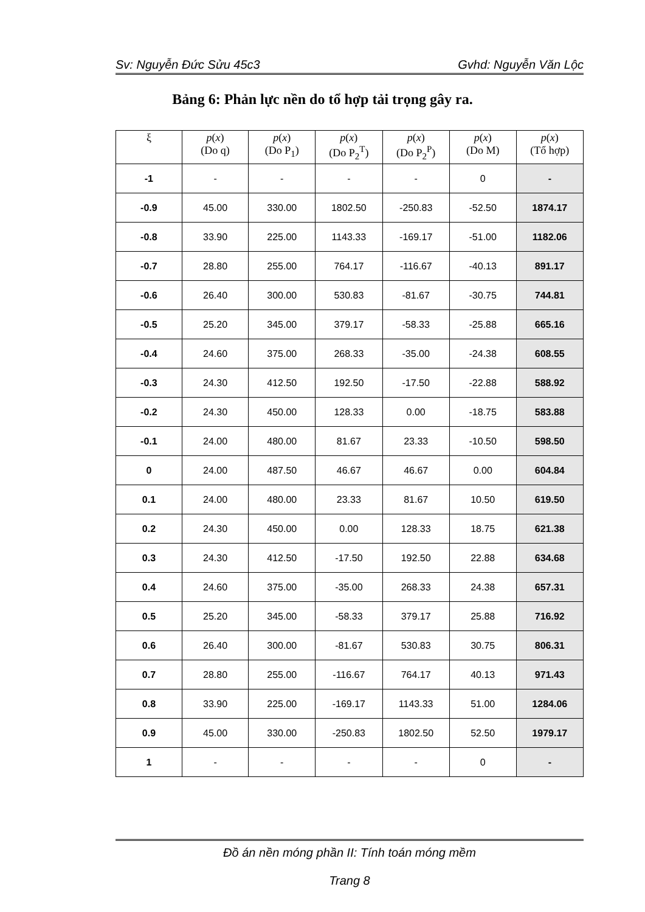Sv: Nguyễn Đức Sửu 45c3 Gvhd: Nguyễn Văn Lộc
Bảng 6: Phản lực nền do tổ hợp tải trọng gây ra.
| ξ | p ( x ) (Do q) | p ( x ) (Do P<sub>1</sub>) | p ( x ) (Do P<sub>2</sub><sup>T</sup>) | p ( x ) (Do P<sub>2</sub><sup>P</sup>) | p ( x ) (Do M) | p ( x ) (Tổ hợp) |
| --- | --- | --- | --- | --- | --- | --- |
| -1 | - | - | - | - | 0 | - |
| -0.9 | 45.00 | 330.00 | 1802.50 | -250.83 | -52.50 | 1874.17 |
| -0.8 | 33.90 | 225.00 | 1143.33 | -169.17 | -51.00 | 1182.06 |
| -0.7 | 28.80 | 255.00 | 764.17 | -116.67 | -40.13 | 891.17 |
| -0.6 | 26.40 | 300.00 | 530.83 | -81.67 | -30.75 | 744.81 |
| -0.5 | 25.20 | 345.00 | 379.17 | -58.33 | -25.88 | 665.16 |
| -0.4 | 24.60 | 375.00 | 268.33 | -35.00 | -24.38 | 608.55 |
| -0.3 | 24.30 | 412.50 | 192.50 | -17.50 | -22.88 | 588.92 |
| -0.2 | 24.30 | 450.00 | 128.33 | 0.00 | -18.75 | 583.88 |
| -0.1 | 24.00 | 480.00 | 81.67 | 23.33 | -10.50 | 598.50 |
| 0 | 24.00 | 487.50 | 46.67 | 46.67 | 0.00 | 604.84 |
| 0.1 | 24.00 | 480.00 | 23.33 | 81.67 | 10.50 | 619.50 |
| 0.2 | 24.30 | 450.00 | 0.00 | 128.33 | 18.75 | 621.38 |
| 0.3 | 24.30 | 412.50 | -17.50 | 192.50 | 22.88 | 634.68 |
| 0.4 | 24.60 | 375.00 | -35.00 | 268.33 | 24.38 | 657.31 |
| 0.5 | 25.20 | 345.00 | -58.33 | 379.17 | 25.88 | 716.92 |
| 0.6 | 26.40 | 300.00 | -81.67 | 530.83 | 30.75 | 806.31 |
| 0.7 | 28.80 | 255.00 | -116.67 | 764.17 | 40.13 | 971.43 |
| 0.8 | 33.90 | 225.00 | -169.17 | 1143.33 | 51.00 | 1284.06 |
| 0.9 | 45.00 | 330.00 | -250.83 | 1802.50 | 52.50 | 1979.17 |
| 1 | - | - | - | - | 0 | - |
Đồ án nền móng phần II: Tính toán móng mềm
Trang 8